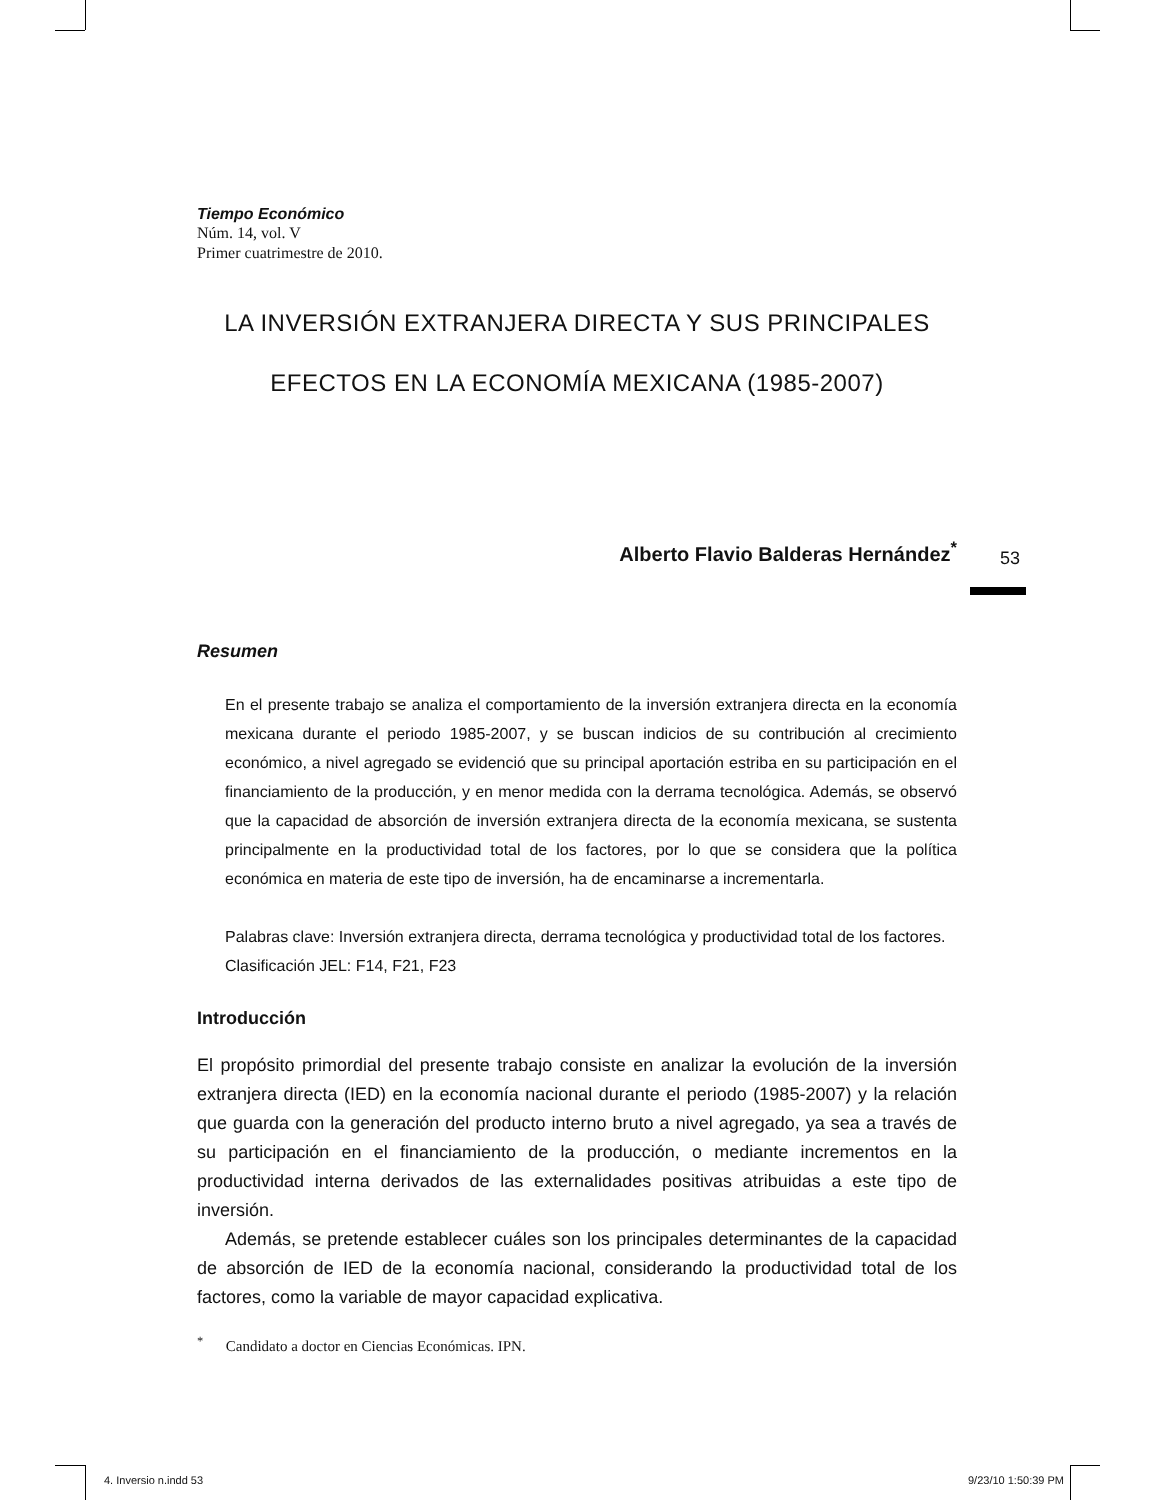53
Tiempo Económico
Núm. 14, vol. V
Primer cuatrimestre de 2010.
LA INVERSIÓN EXTRANJERA DIRECTA Y SUS PRINCIPALES
EFECTOS EN LA ECONOMÍA MEXICANA (1985-2007)
Alberto Flavio Balderas Hernández<sup>*</sup>
Resumen
En el presente trabajo se analiza el comportamiento de la inversión extranjera directa en la economía mexicana durante el periodo 1985-2007, y se buscan indicios de su contribución al crecimiento económico, a nivel agregado se evidenció que su principal aportación estriba en su participación en el financiamiento de la producción, y en menor medida con la derrama tecnológica. Además, se observó que la capacidad de absorción de inversión extranjera directa de la economía mexicana, se sustenta principalmente en la productividad total de los factores, por lo que se considera que la política económica en materia de este tipo de inversión, ha de encaminarse a incrementarla.
Palabras clave: Inversión extranjera directa, derrama tecnológica y productividad total de los factores.
Clasificación JEL: F14, F21, F23
Introducción
El propósito primordial del presente trabajo consiste en analizar la evolución de la inversión extranjera directa (IED) en la economía nacional durante el periodo (1985-2007) y la relación que guarda con la generación del producto interno bruto a nivel agregado, ya sea a través de su participación en el financiamiento de la producción, o mediante incrementos en la productividad interna derivados de las externalidades positivas atribuidas a este tipo de inversión.
Además, se pretende establecer cuáles son los principales determinantes de la capacidad de absorción de IED de la economía nacional, considerando la productividad total de los factores, como la variable de mayor capacidad explicativa.
<sup>*</sup> Candidato a doctor en Ciencias Económicas. IPN.
4. Inversio n.indd 53 9/23/10 1:50:39 PM